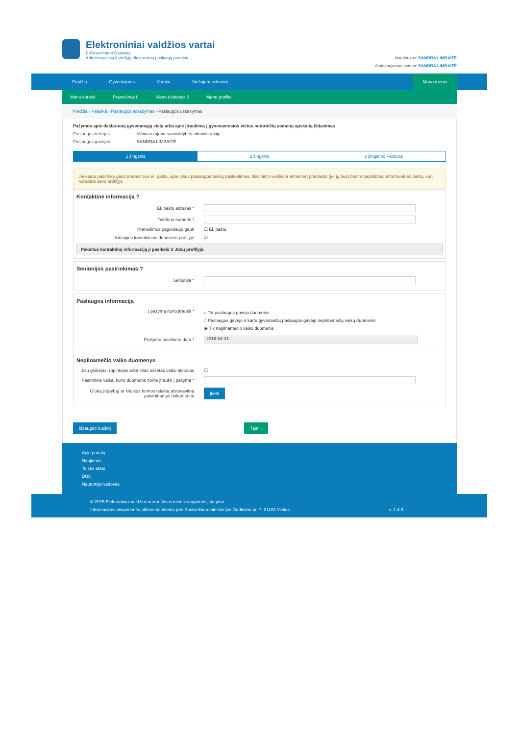Elektroniniai valdžios vartai
E-Government Gateway
Administracinių ir viešųjų elektroninių paslaugų portalas
Naudotojas: SANDRA LIMBAITĖ
Atstovaujamas asmuo: SANDRA LIMBAITĖ
Pradžia Gyventojams Verslui Viešajam sektoriui
Mano meniu
Mano kortelė Pranešimai 0 Mano užduotys 0 Mano profilis
Pradžia › Paieška › Paslaugos aprašymas › Paslaugos užsakymas
Pažymos apie deklaruotą gyvenamąją vietą arba apie įtraukimą į gyvenamosios vietos neturinčių asmenų apskaitą išdavimas
Paslaugos teikėjas Vilniaus rajono savivaldybės administracija
Paslaugos gavėjas SANDRA LIMBAITĖ
1 žingsnis 2 žingsnis 3 žingsnis: Peržiūra
Jei esate pasirinkę gauti pranešimus el. paštu, apie visus paslaugos būklių pasikeitimus, tikslinimo veiklas ir atmetimo priežastis (jei jų bus) būsite papildomai informuoti el. paštu, kurį nurodėte savo profilyje
Kontaktinė informacija ?
El. pašto adresas *
Telefono numeris *
Pranešimus pageidauju gauti ☐ El. paštu
Atnaujinti kontaktinius duomenis profilyje ☑
Pakeitus kontaktinę informaciją ji pasikeis ir Jūsų profilyje.
Seniūnijos pasirinkimas ?
Seniūnija *
Paslaugos informacija
Į pažymą noriu įtraukti *
○ Tik paslaugos gavėjo duomenis
○ Paslaugos gavėjo ir kartu gyvenančių paslaugos gavėjo nepilnamečių vaikų duomenis
◉ Tik nepilnamečio vaiko duomenis
Prašymo pateikimo data *
2016-04-21
Nepilnamečio vaiko duomenys
Esu globėjas, rūpintojas arba kitas teisėtas vaiko atstovas
☐
Pasirinkite vaiką, kurio duomenis norite įtraukti į pažymą *
Globą (rūpybą) ar kitokios formos teisėtą atstovavimą patvirtinantys dokumentai
Įkelti
Išsaugoti ruošinį Tęsti ›
Apie portalą
Naujienos
Teisės aktai
DUK
Naudotojo vadovas
© 2015 Elektroniniai valdžios vartai. Visos teisės saugomos įstatymo.
Informacinės visuomenės plėtros komitetas prie Susisiekimo ministerijos Gedimino pr. 7, 01103 Vilnius v. 1.4.3